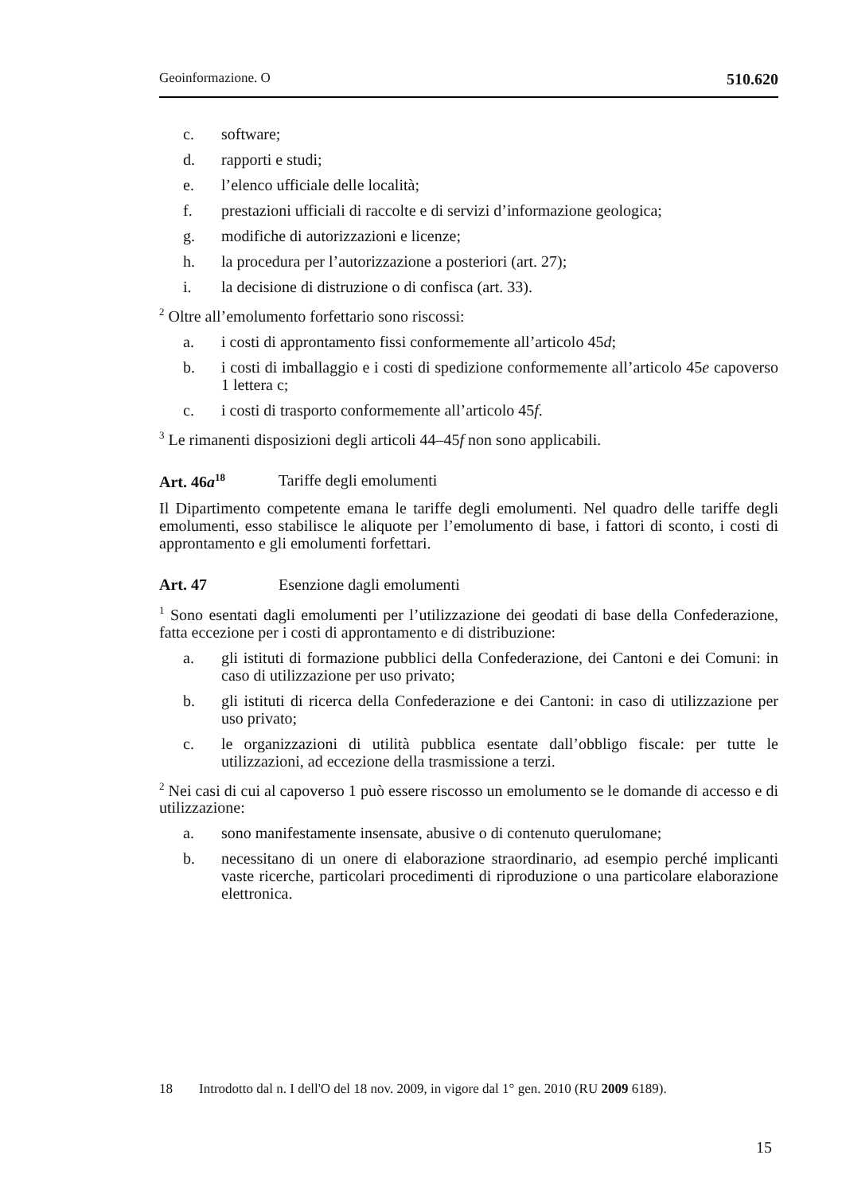Geoinformazione. O 510.620
c. software;
d. rapporti e studi;
e. l’elenco ufficiale delle località;
f. prestazioni ufficiali di raccolte e di servizi d’informazione geologica;
g. modifiche di autorizzazioni e licenze;
h. la procedura per l’autorizzazione a posteriori (art. 27);
i. la decisione di distruzione o di confisca (art. 33).
<sup>2</sup> Oltre all’emolumento forfettario sono riscossi:
a. i costi di approntamento fissi conformemente all’articolo 45d;
b. i costi di imballaggio e i costi di spedizione conformemente all’articolo 45e capoverso 1 lettera c;
c. i costi di trasporto conformemente all’articolo 45f.
<sup>3</sup> Le rimanenti disposizioni degli articoli 44–45f non sono applicabili.
Art. 46a<sup>18</sup> Tariffe degli emolumenti
Il Dipartimento competente emana le tariffe degli emolumenti. Nel quadro delle tariffe degli emolumenti, esso stabilisce le aliquote per l’emolumento di base, i fattori di sconto, i costi di approntamento e gli emolumenti forfettari.
Art. 47 Esenzione dagli emolumenti
<sup>1</sup> Sono esentati dagli emolumenti per l’utilizzazione dei geodati di base della Confederazione, fatta eccezione per i costi di approntamento e di distribuzione:
a. gli istituti di formazione pubblici della Confederazione, dei Cantoni e dei Comuni: in caso di utilizzazione per uso privato;
b. gli istituti di ricerca della Confederazione e dei Cantoni: in caso di utilizzazione per uso privato;
c. le organizzazioni di utilità pubblica esentate dall’obbligo fiscale: per tutte le utilizzazioni, ad eccezione della trasmissione a terzi.
<sup>2</sup> Nei casi di cui al capoverso 1 può essere riscosso un emolumento se le domande di accesso e di utilizzazione:
a. sono manifestamente insensate, abusive o di contenuto querulomane;
b. necessitano di un onere di elaborazione straordinario, ad esempio perché implicanti vaste ricerche, particolari procedimenti di riproduzione o una particolare elaborazione elettronica.
18 Introdotto dal n. I dell'O del 18 nov. 2009, in vigore dal 1° gen. 2010 (RU 2009 6189).
15